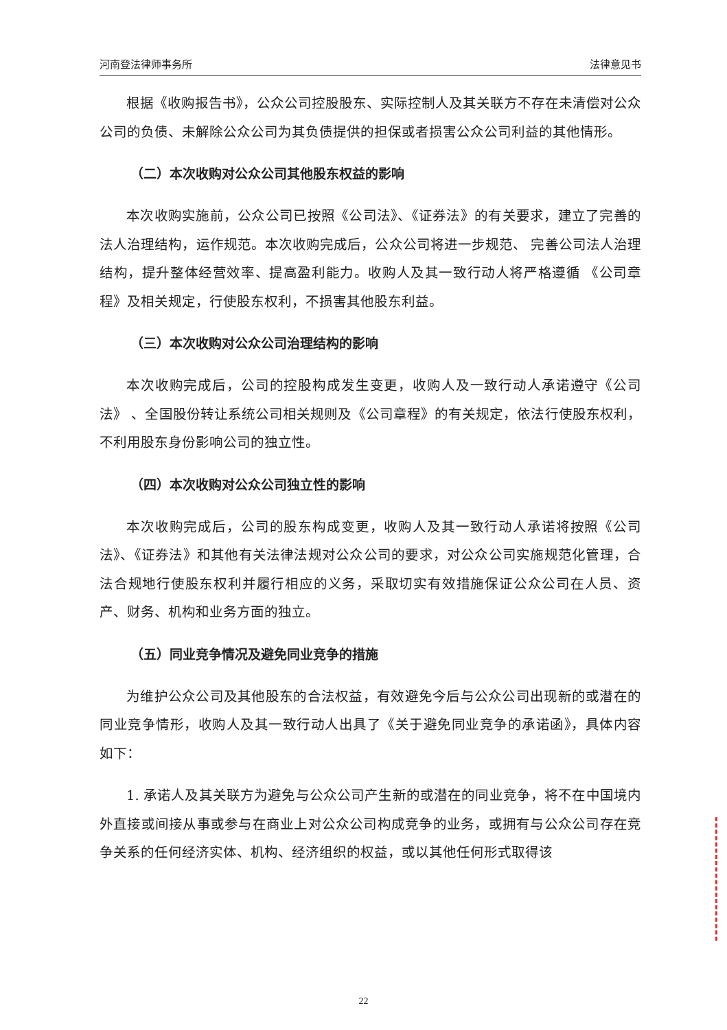河南登法律师事务所 法律意见书
根据《收购报告书》，公众公司控股股东、实际控制人及其关联方不存在未清偿对公众公司的负债、未解除公众公司为其负债提供的担保或者损害公众公司利益的其他情形。
（二）本次收购对公众公司其他股东权益的影响
本次收购实施前，公众公司已按照《公司法》、《证券法》的有关要求，建立了完善的法人治理结构，运作规范。本次收购完成后，公众公司将进一步规范、 完善公司法人治理结构，提升整体经营效率、提高盈利能力。收购人及其一致行动人将严格遵循 《公司章程》及相关规定，行使股东权利，不损害其他股东利益。
（三）本次收购对公众公司治理结构的影响
本次收购完成后，公司的控股构成发生变更，收购人及一致行动人承诺遵守《公司法》 、全国股份转让系统公司相关规则及《公司章程》的有关规定，依法行使股东权利，不利用股东身份影响公司的独立性。
（四）本次收购对公众公司独立性的影响
本次收购完成后，公司的股东构成变更，收购人及其一致行动人承诺将按照《公司法》、《证券法》和其他有关法律法规对公众公司的要求，对公众公司实施规范化管理，合法合规地行使股东权利并履行相应的义务，采取切实有效措施保证公众公司在人员、资产、财务、机构和业务方面的独立。
（五）同业竞争情况及避免同业竞争的措施
为维护公众公司及其他股东的合法权益，有效避免今后与公众公司出现新的或潜在的同业竞争情形，收购人及其一致行动人出具了《关于避免同业竞争的承诺函》，具体内容如下：
1. 承诺人及其关联方为避免与公众公司产生新的或潜在的同业竞争，将不在中国境内外直接或间接从事或参与在商业上对公众公司构成竞争的业务，或拥有与公众公司存在竞争关系的任何经济实体、机构、经济组织的权益，或以其他任何形式取得该
22